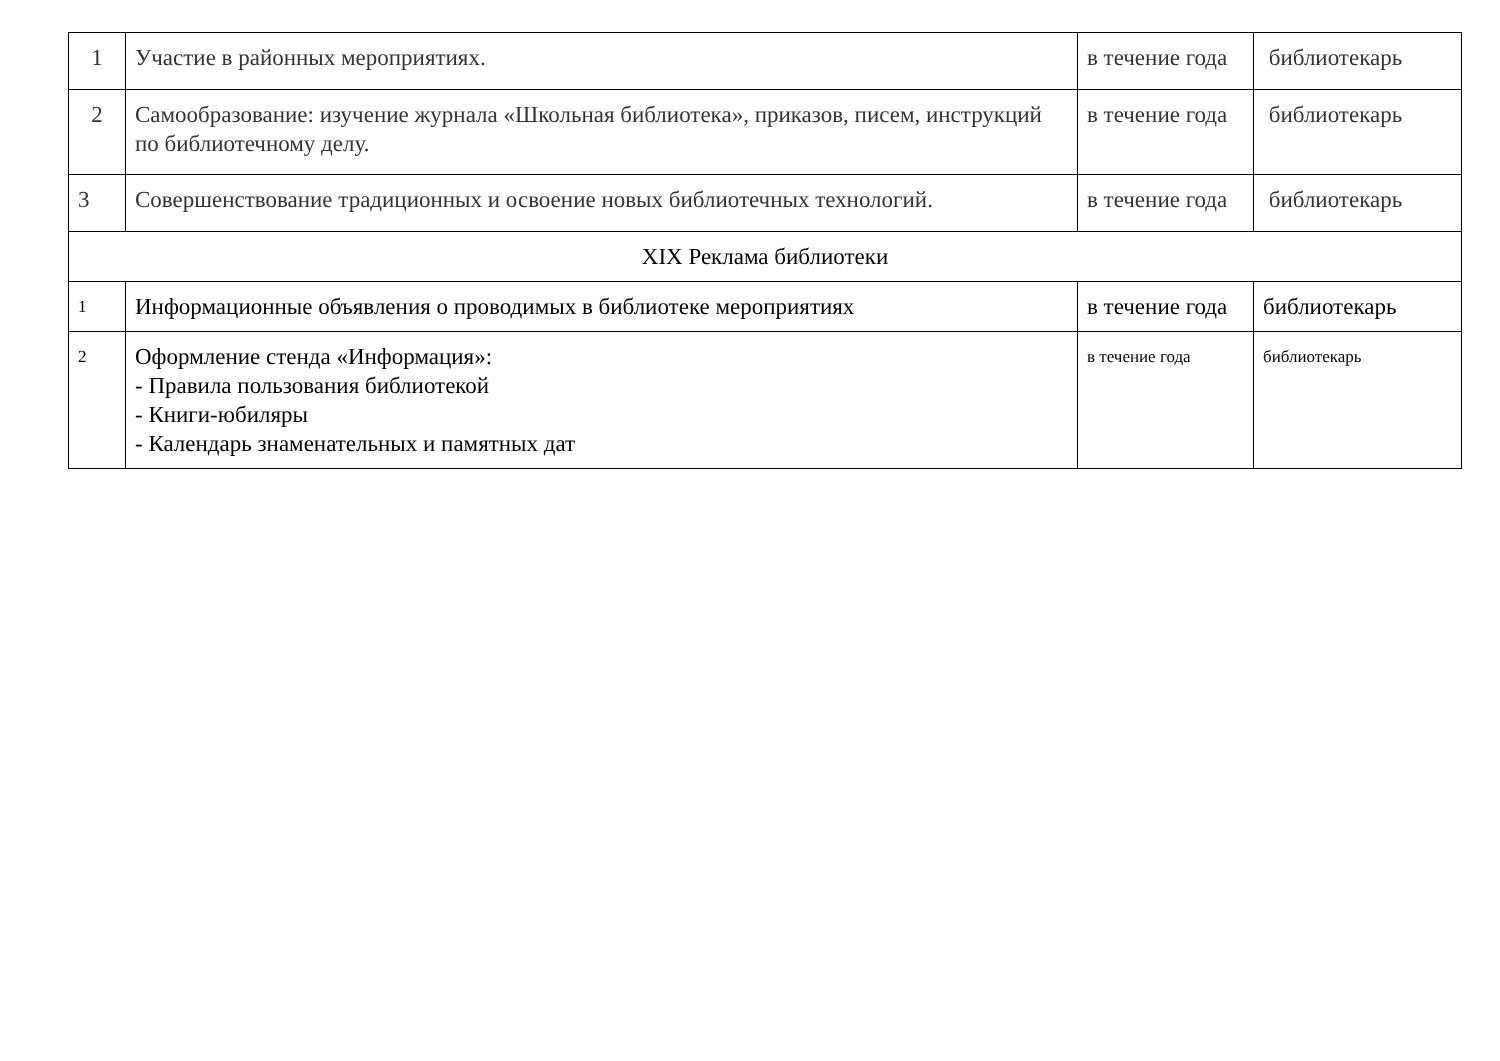| 1 | Участие в районных мероприятиях. | в течение года | библиотекарь |
| 2 | Самообразование: изучение журнала «Школьная библиотека», приказов, писем, инструкций по библиотечному делу. | в течение года | библиотекарь |
| 3 | Совершенствование традиционных и освоение новых библиотечных технологий. | в течение года | библиотекарь |
| XIX Реклама библиотеки | | | |
| 1 | Информационные объявления о проводимых в библиотеке мероприятиях | в течение года | библиотекарь |
| 2 | Оформление стенда «Информация»: - Правила пользования библиотекой - Книги-юбиляры - Календарь знаменательных и памятных дат | в течение года | библиотекарь |